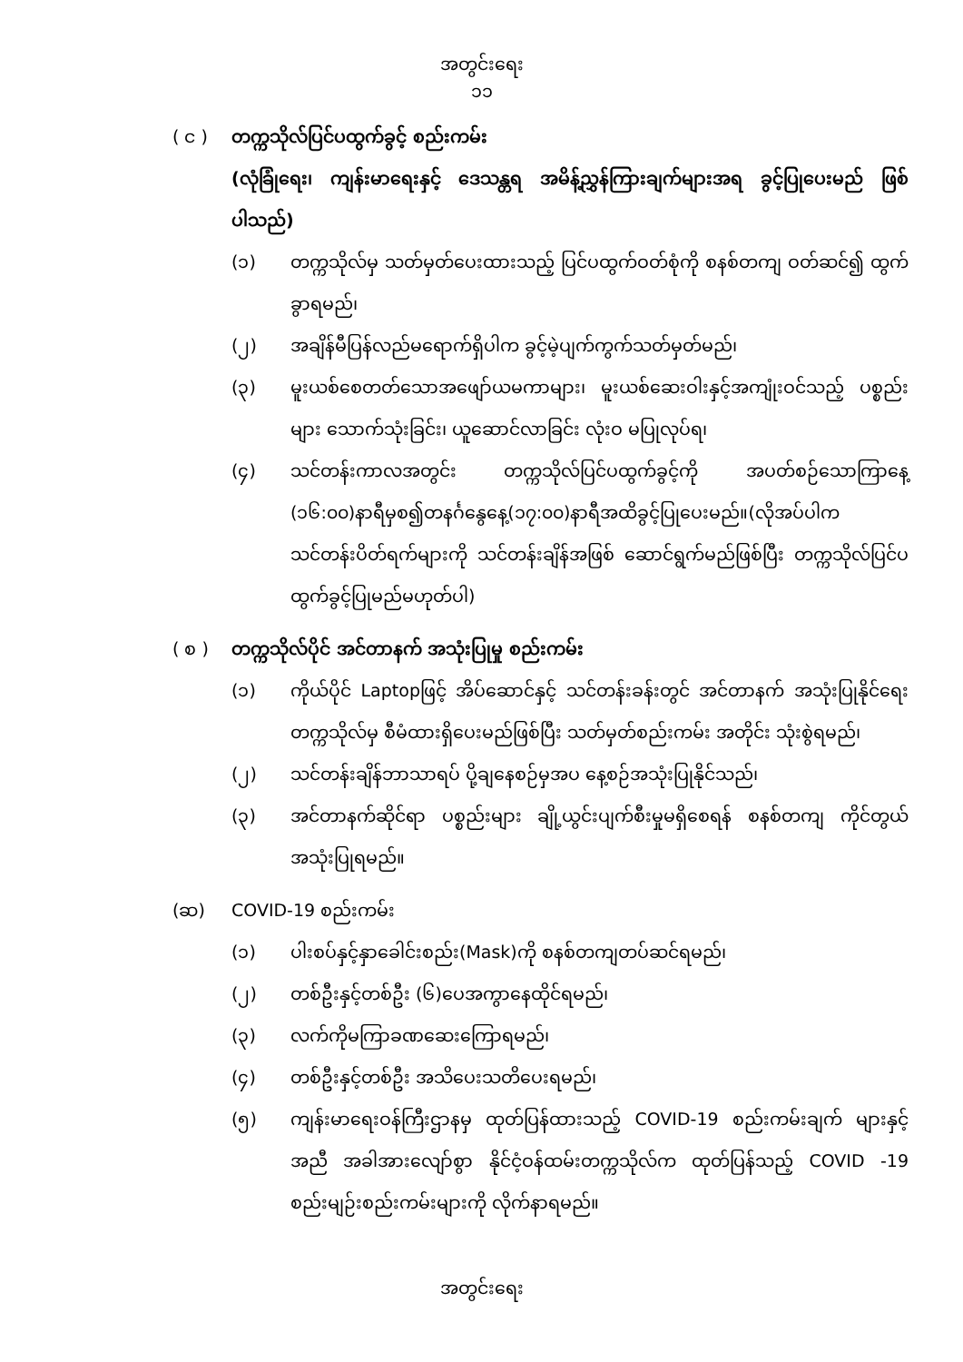အတွင်းရေး
၁၁
( င ) တက္ကသိုလ်ပြင်ပထွက်ခွင့် စည်းကမ်း
(လုံခြုံရေး၊ ကျန်းမာရေးနှင့် ဒေသန္တရ အမိန့်ညွှန်ကြားချက်များအရ ခွင့်ပြုပေးမည် ဖြစ်ပါသည်)
(၁) တက္ကသိုလ်မှ သတ်မှတ်ပေးထားသည့် ပြင်ပထွက်ဝတ်စုံကို စနစ်တကျ ဝတ်ဆင်၍ ထွက်ခွာရမည်၊
(၂) အချိန်မီပြန်လည်မရောက်ရှိပါက ခွင့်မဲ့ပျက်ကွက်သတ်မှတ်မည်၊
(၃) မူးယစ်စေတတ်သောအဖျော်ယမကာများ၊ မူးယစ်ဆေးဝါးနှင့်အကျုံးဝင်သည့် ပစ္စည်းများ သောက်သုံးခြင်း၊ ယူဆောင်လာခြင်း လုံးဝ မပြုလုပ်ရ၊
(၄) သင်တန်းကာလအတွင်း တက္ကသိုလ်ပြင်ပထွက်ခွင့်ကို အပတ်စဉ်သောကြာနေ့ (၁၆:၀၀)နာရီမှစ၍တနင်္ဂနွေနေ့(၁၇:၀၀)နာရီအထိခွင့်ပြုပေးမည်။(လိုအပ်ပါက သင်တန်းပိတ်ရက်များကို သင်တန်းချိန်အဖြစ် ဆောင်ရွက်မည်ဖြစ်ပြီး တက္ကသိုလ်ပြင်ပ ထွက်ခွင့်ပြုမည်မဟုတ်ပါ)
( စ ) တက္ကသိုလ်ပိုင် အင်တာနက် အသုံးပြုမှု စည်းကမ်း
(၁) ကိုယ်ပိုင် Laptopဖြင့် အိပ်ဆောင်နှင့် သင်တန်းခန်းတွင် အင်တာနက် အသုံးပြုနိုင်ရေး တက္ကသိုလ်မှ စီမံထားရှိပေးမည်ဖြစ်ပြီး သတ်မှတ်စည်းကမ်း အတိုင်း သုံးစွဲရမည်၊
(၂) သင်တန်းချိန်ဘာသာရပ် ပို့ချနေစဉ်မှအပ နေ့စဉ်အသုံးပြုနိုင်သည်၊
(၃) အင်တာနက်ဆိုင်ရာ ပစ္စည်းများ ချို့ယွင်းပျက်စီးမှုမရှိစေရန် စနစ်တကျ ကိုင်တွယ် အသုံးပြုရမည်။
(ဆ) COVID-19 စည်းကမ်း
(၁) ပါးစပ်နှင့်နှာခေါင်းစည်း(Mask)ကို စနစ်တကျတပ်ဆင်ရမည်၊
(၂) တစ်ဦးနှင့်တစ်ဦး (၆)ပေအကွာနေထိုင်ရမည်၊
(၃) လက်ကိုမကြာခဏဆေးကြောရမည်၊
(၄) တစ်ဦးနှင့်တစ်ဦး အသိပေးသတိပေးရမည်၊
(၅) ကျန်းမာရေးဝန်ကြီးဌာနမှ ထုတ်ပြန်ထားသည့် COVID-19 စည်းကမ်းချက် များနှင့်အညီ အခါအားလျော်စွာ နိုင်ငံ့ဝန်ထမ်းတက္ကသိုလ်က ထုတ်ပြန်သည့် COVID -19 စည်းမျဉ်းစည်းကမ်းများကို လိုက်နာရမည်။
အတွင်းရေး